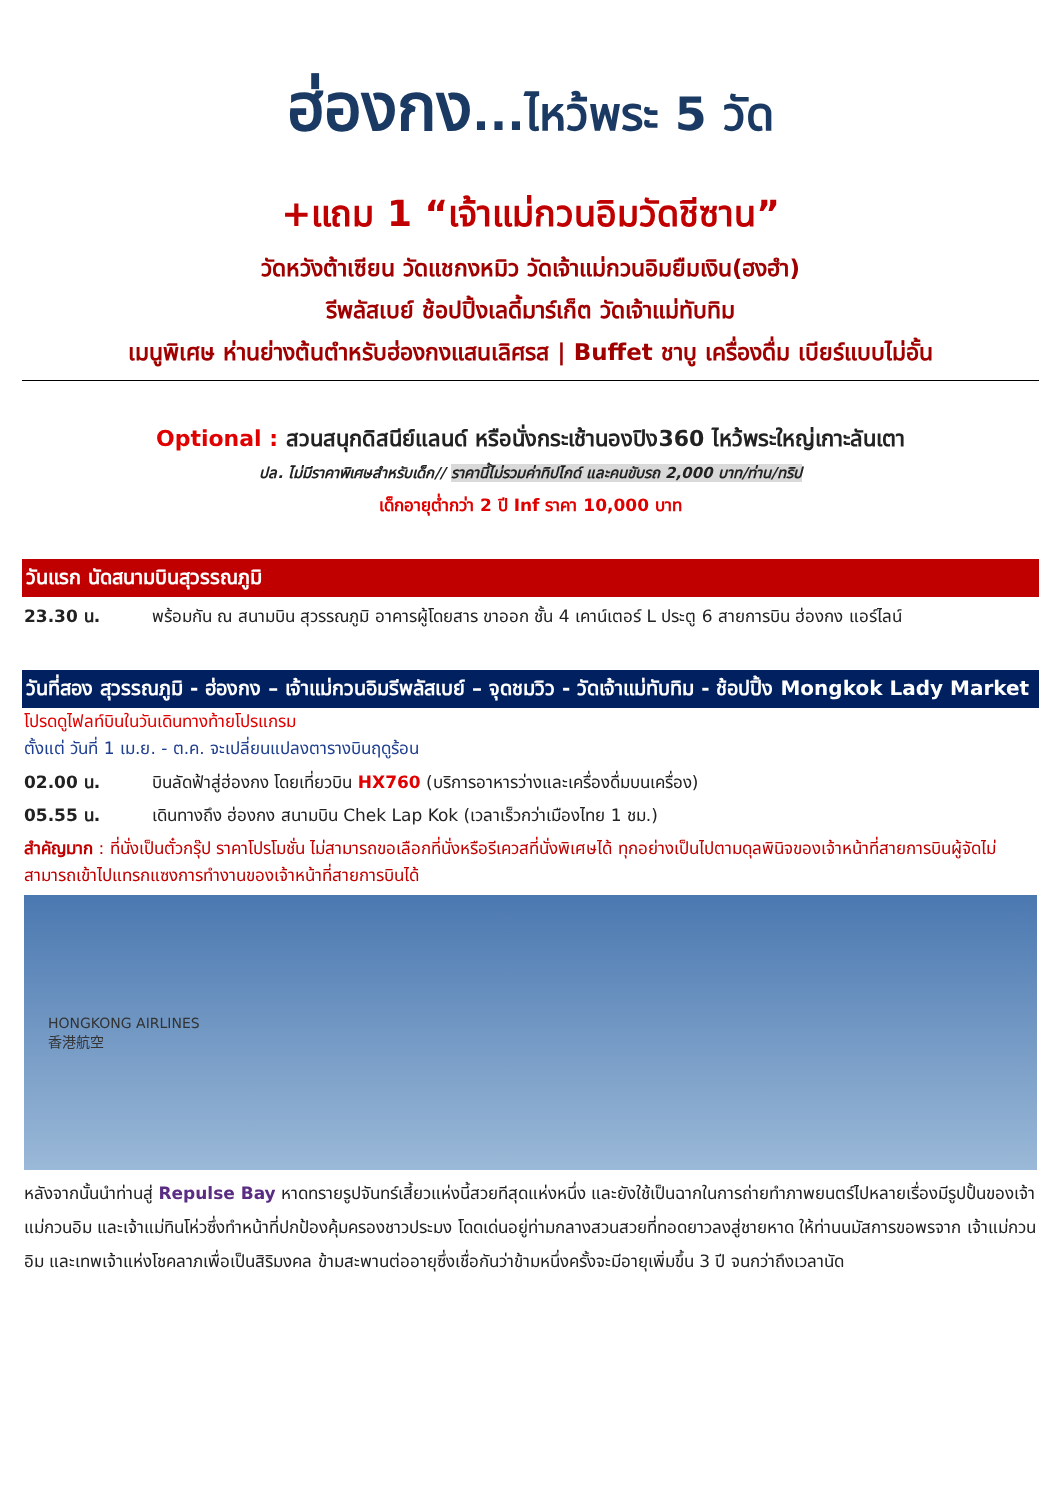ฮ่องกง...ไหว้พระ 5 วัด
+แถม 1 “เจ้าแม่กวนอิมวัดชีซาน”
วัดหวังต้าเซียน วัดแชกงหมิว วัดเจ้าแม่กวนอิมยืมเงิน(ฮงฮำ)
รีพลัสเบย์ ช้อปปิ้งเลดี้มาร์เก็ต วัดเจ้าแม่ทับทิม
เมนูพิเศษ ห่านย่างต้นตำหรับฮ่องกงแสนเลิศรส | Buffet ชาบู เครื่องดื่ม เบียร์แบบไม่อั้น
Optional : สวนสนุกดิสนีย์แลนด์ หรือนั่งกระเช้านองปิง360 ไหว้พระใหญ่เกาะลันเตา
ปล. ไม่มีราคาพิเศษสำหรับเด็ก// ราคานี้ไม่รวมค่าทิปไกด์ และคนขับรถ 2,000 บาท/ท่าน/ทริป
เด็กอายุต่ำกว่า 2 ปี Inf ราคา 10,000 บาท
วันแรก นัดสนามบินสุวรรณภูมิ
23.30 น. พร้อมกัน ณ สนามบิน สุวรรณภูมิ อาคารผู้โดยสาร ขาออก ชั้น 4 เคาน์เตอร์ L ประตู 6 สายการบิน ฮ่องกง แอร์ไลน์
วันที่สอง สุวรรณภูมิ - ฮ่องกง – เจ้าแม่กวนอิมรีพลัสเบย์ – จุดชมวิว - วัดเจ้าแม่ทับทิม - ช้อปปิ้ง Mongkok Lady Market
โปรดดูไฟลท์บินในวันเดินทางท้ายโปรแกรม
ตั้งแต่ วันที่ 1 เม.ย. - ต.ค. จะเปลี่ยนแปลงตารางบินฤดูร้อน
02.00 น. บินลัดฟ้าสู่ฮ่องกง โดยเที่ยวบิน HX760 (บริการอาหารว่างและเครื่องดื่มบนเครื่อง)
05.55 น. เดินทางถึง ฮ่องกง สนามบิน Chek Lap Kok (เวลาเร็วกว่าเมืองไทย 1 ชม.)
สำคัญมาก : ที่นั่งเป็นตั๋วกรุ๊ป ราคาโปรโมชั่น ไม่สามารถขอเลือกที่นั่งหรือรีเควสที่นั่งพิเศษได้ ทุกอย่างเป็นไปตามดุลพินิจของเจ้าหน้าที่สายการบินผู้จัดไม่สามารถเข้าไปแทรกแซงการทำงานของเจ้าหน้าที่สายการบินได้
HONGKONG AIRLINES
香港航空
หลังจากนั้นนำท่านสู่ Repulse Bay หาดทรายรูปจันทร์เสี้ยวแห่งนี้สวยทีสุดแห่งหนึ่ง และยังใช้เป็นฉากในการถ่ายทำภาพยนตร์ไปหลายเรื่องมีรูปปั้นของเจ้าแม่กวนอิม และเจ้าแม่ทินโห่วซึ่งทำหน้าที่ปกป้องคุ้มครองชาวประมง โดดเด่นอยู่ท่ามกลางสวนสวยที่ทอดยาวลงสู่ชายหาด ให้ท่านนมัสการขอพรจาก เจ้าแม่กวนอิม และเทพเจ้าแห่งโชคลาภเพื่อเป็นสิริมงคล ข้ามสะพานต่ออายุซึ่งเชื่อกันว่าข้ามหนึ่งครั้งจะมีอายุเพิ่มขึ้น 3 ปี จนกว่าถึงเวลานัด